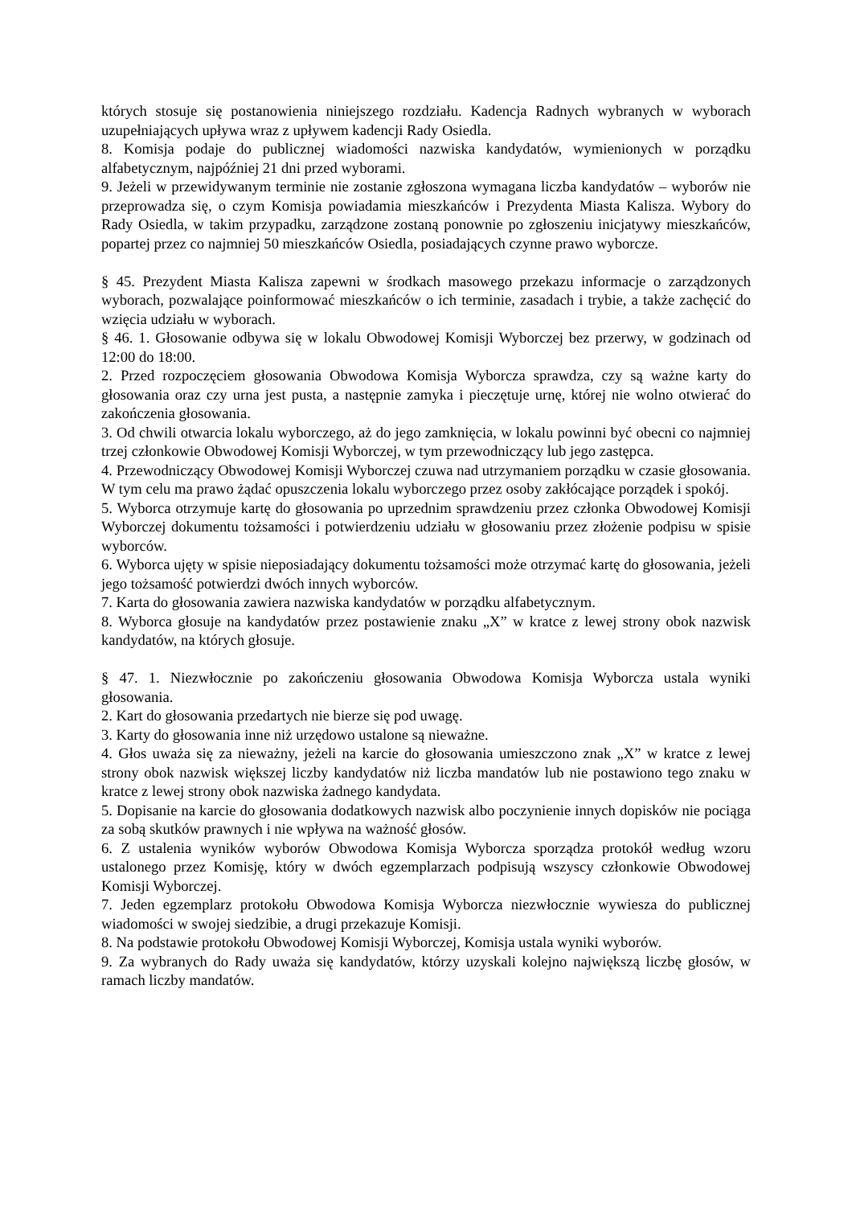których stosuje się postanowienia niniejszego rozdziału. Kadencja Radnych wybranych w wyborach uzupełniających upływa wraz z upływem kadencji Rady Osiedla.
8. Komisja podaje do publicznej wiadomości nazwiska kandydatów, wymienionych w porządku alfabetycznym, najpóźniej 21 dni przed wyborami.
9. Jeżeli w przewidywanym terminie nie zostanie zgłoszona wymagana liczba kandydatów – wyborów nie przeprowadza się, o czym Komisja powiadamia mieszkańców i Prezydenta Miasta Kalisza. Wybory do Rady Osiedla, w takim przypadku, zarządzone zostaną ponownie po zgłoszeniu inicjatywy mieszkańców, popartej przez co najmniej 50 mieszkańców Osiedla, posiadających czynne prawo wyborcze.
§ 45. Prezydent Miasta Kalisza zapewni w środkach masowego przekazu informacje o zarządzonych wyborach, pozwalające poinformować mieszkańców o ich terminie, zasadach i trybie, a także zachęcić do wzięcia udziału w wyborach.
§ 46. 1. Głosowanie odbywa się w lokalu Obwodowej Komisji Wyborczej bez przerwy, w godzinach od 12:00 do 18:00.
2. Przed rozpoczęciem głosowania Obwodowa Komisja Wyborcza sprawdza, czy są ważne karty do głosowania oraz czy urna jest pusta, a następnie zamyka i pieczętuje urnę, której nie wolno otwierać do zakończenia głosowania.
3. Od chwili otwarcia lokalu wyborczego, aż do jego zamknięcia, w lokalu powinni być obecni co najmniej trzej członkowie Obwodowej Komisji Wyborczej, w tym przewodniczący lub jego zastępca.
4. Przewodniczący Obwodowej Komisji Wyborczej czuwa nad utrzymaniem porządku w czasie głosowania. W tym celu ma prawo żądać opuszczenia lokalu wyborczego przez osoby zakłócające porządek i spokój.
5. Wyborca otrzymuje kartę do głosowania po uprzednim sprawdzeniu przez członka Obwodowej Komisji Wyborczej dokumentu tożsamości i potwierdzeniu udziału w głosowaniu przez złożenie podpisu w spisie wyborców.
6. Wyborca ujęty w spisie nieposiadający dokumentu tożsamości może otrzymać kartę do głosowania, jeżeli jego tożsamość potwierdzi dwóch innych wyborców.
7. Karta do głosowania zawiera nazwiska kandydatów w porządku alfabetycznym.
8. Wyborca głosuje na kandydatów przez postawienie znaku „X” w kratce z lewej strony obok nazwisk kandydatów, na których głosuje.
§ 47. 1. Niezwłocznie po zakończeniu głosowania Obwodowa Komisja Wyborcza ustala wyniki głosowania.
2. Kart do głosowania przedartych nie bierze się pod uwagę.
3. Karty do głosowania inne niż urzędowo ustalone są nieważne.
4. Głos uważa się za nieważny, jeżeli na karcie do głosowania umieszczono znak „X” w kratce z lewej strony obok nazwisk większej liczby kandydatów niż liczba mandatów lub nie postawiono tego znaku w kratce z lewej strony obok nazwiska żadnego kandydata.
5. Dopisanie na karcie do głosowania dodatkowych nazwisk albo poczynienie innych dopisków nie pociąga za sobą skutków prawnych i nie wpływa na ważność głosów.
6. Z ustalenia wyników wyborów Obwodowa Komisja Wyborcza sporządza protokół według wzoru ustalonego przez Komisję, który w dwóch egzemplarzach podpisują wszyscy członkowie Obwodowej Komisji Wyborczej.
7. Jeden egzemplarz protokołu Obwodowa Komisja Wyborcza niezwłocznie wywiesza do publicznej wiadomości w swojej siedzibie, a drugi przekazuje Komisji.
8. Na podstawie protokołu Obwodowej Komisji Wyborczej, Komisja ustala wyniki wyborów.
9. Za wybranych do Rady uważa się kandydatów, którzy uzyskali kolejno największą liczbę głosów, w ramach liczby mandatów.